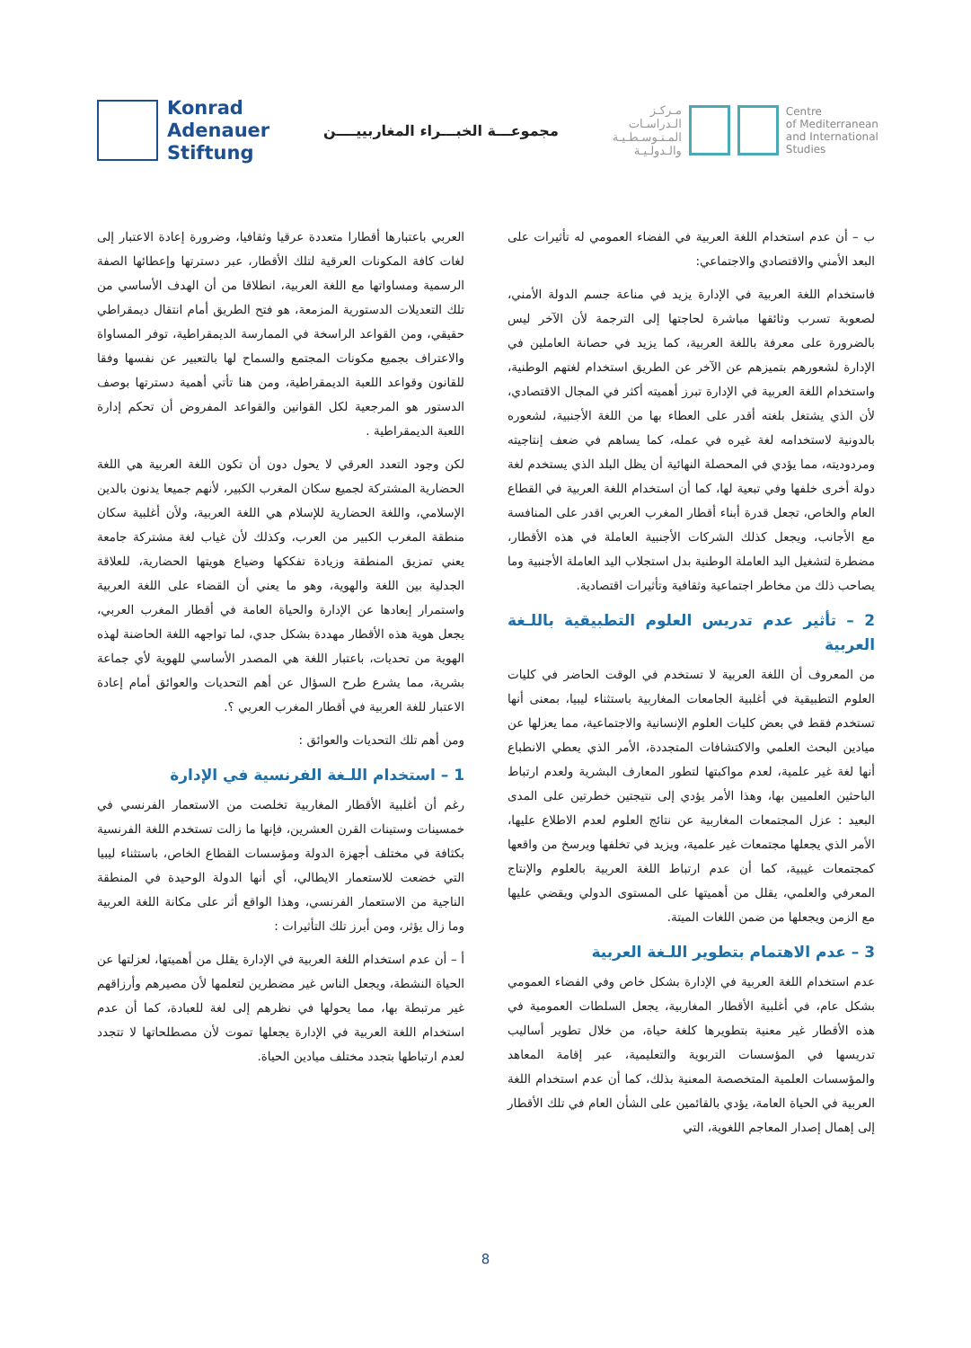Konrad
Adenauer
Stiftung
مجموعـــة الخبـــراء المغاربييــــن
مـركـز
الـدراسـات
المـتـوسـطـيـة
والـدولـيـة
Centre
of Mediterranean
and International
Studies
العربي باعتبارها أقطارا متعددة عرقيا وثقافيا، وضرورة إعادة الاعتبار إلى لغات كافة المكونات العرقية لتلك الأقطار، عبر دسترتها وإعطائها الصفة الرسمية ومساواتها مع اللغة العربية، انطلاقا من أن الهدف الأساسي من تلك التعديلات الدستورية المزمعة، هو فتح الطريق أمام انتقال ديمقراطي حقيقي، ومن القواعد الراسخة في الممارسة الديمقراطية، توفر المساواة والاعتراف بجميع مكونات المجتمع والسماح لها بالتعبير عن نفسها وفقا للقانون وقواعد اللعبة الديمقراطية، ومن هنا تأتي أهمية دسترتها بوصف الدستور هو المرجعية لكل القوانين والقواعد المفروض أن تحكم إدارة اللعبة الديمقراطية .
لكن وجود التعدد العرقي لا يحول دون أن تكون اللغة العربية هي اللغة الحضارية المشتركة لجميع سكان المغرب الكبير، لأنهم جميعا يدنون بالدين الإسلامي، واللغة الحضارية للإسلام هي اللغة العربية، ولأن أغلبية سكان منطقة المغرب الكبير من العرب، وكذلك لأن غياب لغة مشتركة جامعة يعني تمزيق المنطقة وزيادة تفككها وضياع هويتها الحضارية، للعلاقة الجدلية بين اللغة والهوية، وهو ما يعني أن القضاء على اللغة العربية واستمرار إبعادها عن الإدارة والحياة العامة في أقطار المغرب العربي، يجعل هوية هذه الأقطار مهددة بشكل جدي، لما تواجهه اللغة الحاضنة لهذه الهوية من تحديات، باعتبار اللغة هي المصدر الأساسي للهوية لأي جماعة بشرية، مما يشرع طرح السؤال عن أهم التحديات والعوائق أمام إعادة الاعتبار للغة العربية في أقطار المغرب العربي ؟.
ومن أهم تلك التحديات والعوائق :
1 – استخدام اللـغة الفرنسية في الإدارة
رغم أن أغلبية الأقطار المغاربية تخلصت من الاستعمار الفرنسي في خمسينات وستينات القرن العشرين، فإنها ما زالت تستخدم اللغة الفرنسية بكثافة في مختلف أجهزة الدولة ومؤسسات القطاع الخاص، باستثناء ليبيا التي خضعت للاستعمار الايطالي، أي أنها الدولة الوحيدة في المنطقة الناجية من الاستعمار الفرنسي، وهذا الواقع أثر على مكانة اللغة العربية وما زال يؤثر، ومن أبرز تلك التأثيرات :
أ – أن عدم استخدام اللغة العربية في الإدارة يقلل من أهميتها، لعزلتها عن الحياة النشطة، ويجعل الناس غير مضطرين لتعلمها لأن مصيرهم وأرزاقهم غير مرتبطة بها، مما يحولها في نظرهم إلى لغة للعبادة، كما أن عدم استخدام اللغة العربية في الإدارة يجعلها تموت لأن مصطلحاتها لا تتجدد لعدم ارتباطها بتجدد مختلف ميادين الحياة.
ب – أن عدم استخدام اللغة العربية في الفضاء العمومي له تأثيرات على البعد الأمني والاقتصادي والاجتماعي:
فاستخدام اللغة العربية في الإدارة يزيد في مناعة جسم الدولة الأمني، لصعوبة تسرب وثائقها مباشرة لحاجتها إلى الترجمة لأن الآخر ليس بالضرورة على معرفة باللغة العربية، كما يزيد في حصانة العاملين في الإدارة لشعورهم بتميزهم عن الآخر عن الطريق استخدام لغتهم الوطنية، واستخدام اللغة العربية في الإدارة تبرز أهميته أكثر في المجال الاقتصادي، لأن الذي يشتغل بلغته أقدر على العطاء بها من اللغة الأجنبية، لشعوره بالدونية لاستخدامه لغة غيره في عمله، كما يساهم في ضعف إنتاجيته ومردوديته، مما يؤدي في المحصلة النهائية أن يظل البلد الذي يستخدم لغة دولة أخرى خلفها وفي تبعية لها، كما أن استخدام اللغة العربية في القطاع العام والخاص، تجعل قدرة أبناء أقطار المغرب العربي اقدر على المنافسة مع الأجانب، ويجعل كذلك الشركات الأجنبية العاملة في هذه الأقطار، مضطرة لتشغيل اليد العاملة الوطنية بدل استجلاب اليد العاملة الأجنبية وما يصاحب ذلك من مخاطر اجتماعية وثقافية وتأثيرات اقتصادية.
2 – تأثير عدم تدريس العلوم التطبيقية باللـغة العربية
من المعروف أن اللغة العربية لا تستخدم في الوقت الحاضر في كليات العلوم التطبيقية في أغلبية الجامعات المغاربية باستثناء ليبيا، بمعنى أنها تستخدم فقط في بعض كليات العلوم الإنسانية والاجتماعية، مما يعزلها عن ميادين البحث العلمي والاكتشافات المتجددة، الأمر الذي يعطي الانطباع أنها لغة غير علمية، لعدم مواكبتها لتطور المعارف البشرية ولعدم ارتباط الباحثين العلميين بها، وهذا الأمر يؤدي إلى نتيجتين خطرتين على المدى البعيد : عزل المجتمعات المغاربية عن نتائج العلوم لعدم الاطلاع عليها، الأمر الذي يجعلها مجتمعات غير علمية، ويزيد في تخلفها ويرسخ من واقعها كمجتمعات غيبية، كما أن عدم ارتباط اللغة العربية بالعلوم والإنتاج المعرفي والعلمي، يقلل من أهميتها على المستوى الدولي ويقضي عليها مع الزمن ويجعلها من ضمن اللغات الميتة.
3 – عدم الاهتمام بتطوير اللـغة العربية
عدم استخدام اللغة العربية في الإدارة بشكل خاص وفي الفضاء العمومي بشكل عام، في أغلبية الأقطار المغاربية، يجعل السلطات العمومية في هذه الأقطار غير معنية بتطويرها كلغة حياة، من خلال تطوير أساليب تدريسها في المؤسسات التربوية والتعليمية، عبر إقامة المعاهد والمؤسسات العلمية المتخصصة المعنية بذلك، كما أن عدم استخدام اللغة العربية في الحياة العامة، يؤدي بالقائمين على الشأن العام في تلك الأقطار إلى إهمال إصدار المعاجم اللغوية، التي
8